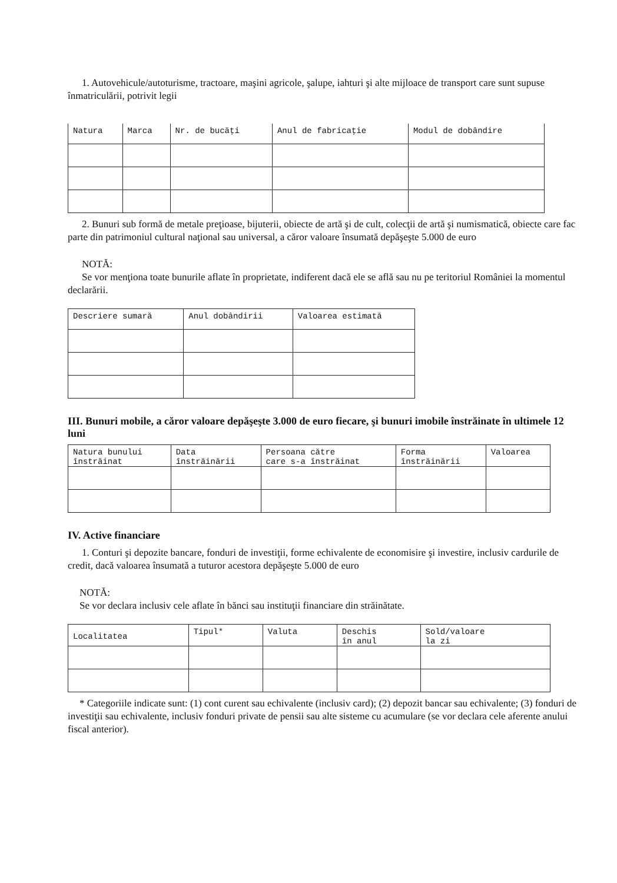1. Autovehicule/autoturisme, tractoare, maşini agricole, şalupe, iahturi şi alte mijloace de transport care sunt supuse înmatriculării, potrivit legii
| Natura | Marca | Nr. de bucăţi | Anul de fabricaţie | Modul de dobândire |
| --- | --- | --- | --- | --- |
2. Bunuri sub formă de metale preţioase, bijuterii, obiecte de artă şi de cult, colecţii de artă şi numismatică, obiecte care fac parte din patrimoniul cultural naţional sau universal, a căror valoare însumată depăşeşte 5.000 de euro
NOTĂ:
Se vor menţiona toate bunurile aflate în proprietate, indiferent dacă ele se află sau nu pe teritoriul României la momentul declarării.
| Descriere sumară | Anul dobândirii | Valoarea estimată |
| --- | --- | --- |
III. Bunuri mobile, a căror valoare depăşeşte 3.000 de euro fiecare, şi bunuri imobile înstrăinate în ultimele 12 luni
| Natura bunului înstrăinat | Data înstrăinării | Persoana către care s-a înstrăinat | Forma înstrăinării | Valoarea |
| --- | --- | --- | --- | --- |
IV. Active financiare
1. Conturi şi depozite bancare, fonduri de investiţii, forme echivalente de economisire şi investire, inclusiv cardurile de credit, dacă valoarea însumată a tuturor acestora depăşeşte 5.000 de euro
NOTĂ:
Se vor declara inclusiv cele aflate în bănci sau instituţii financiare din străinătate.
| Localitatea | Tipul* | Valuta | Deschis în anul | Sold/valoare la zi |
| --- | --- | --- | --- | --- |
* Categoriile indicate sunt: (1) cont curent sau echivalente (inclusiv card); (2) depozit bancar sau echivalente; (3) fonduri de investiţii sau echivalente, inclusiv fonduri private de pensii sau alte sisteme cu acumulare (se vor declara cele aferente anului fiscal anterior).